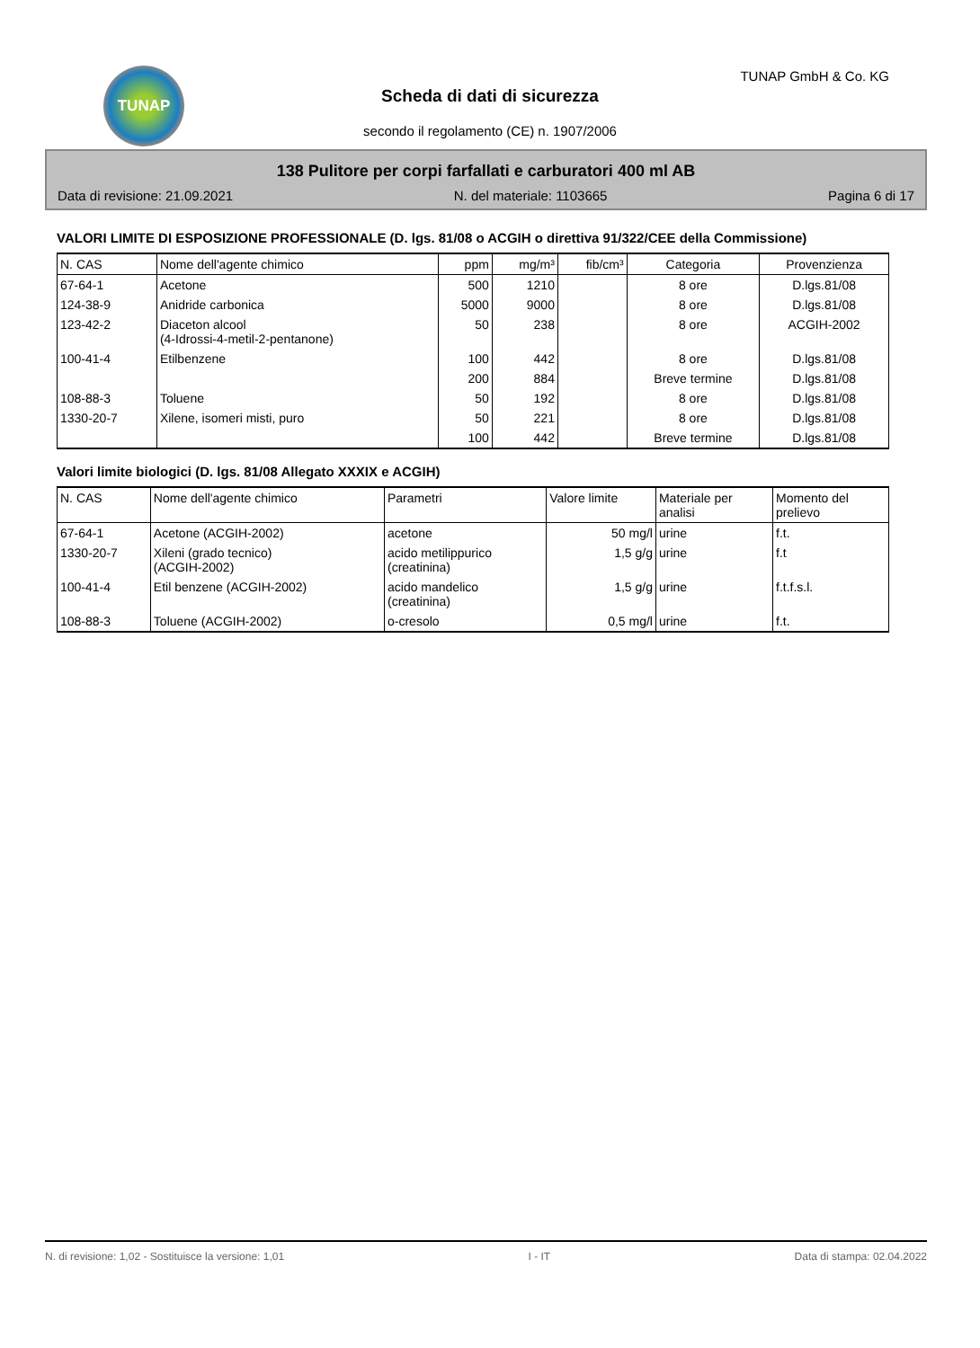TUNAP TUNAP GmbH & Co. KG
Scheda di dati di sicurezza
secondo il regolamento (CE) n. 1907/2006
138 Pulitore per corpi farfallati e carburatori 400 ml AB
Data di revisione: 21.09.2021 N. del materiale: 1103665 Pagina 6 di 17
VALORI LIMITE DI ESPOSIZIONE PROFESSIONALE (D. lgs. 81/08 o ACGIH o direttiva 91/322/CEE della Commissione)
| N. CAS | Nome dell'agente chimico | ppm | mg/m³ | fib/cm³ | Categoria | Provenzienza |
| --- | --- | --- | --- | --- | --- | --- |
| 67-64-1 | Acetone | 500 | 1210 | | 8 ore | D.lgs.81/08 |
| 124-38-9 | Anidride carbonica | 5000 | 9000 | | 8 ore | D.lgs.81/08 |
| 123-42-2 | Diaceton alcool (4-Idrossi-4-metil-2-pentanone) | 50 | 238 | | 8 ore | ACGIH-2002 |
| 100-41-4 | Etilbenzene | 100 | 442 | | 8 ore | D.lgs.81/08 |
| | | 200 | 884 | | Breve termine | D.lgs.81/08 |
| 108-88-3 | Toluene | 50 | 192 | | 8 ore | D.lgs.81/08 |
| 1330-20-7 | Xilene, isomeri misti, puro | 50 | 221 | | 8 ore | D.lgs.81/08 |
| | | 100 | 442 | | Breve termine | D.lgs.81/08 |
Valori limite biologici (D. lgs. 81/08 Allegato XXXIX e ACGIH)
| N. CAS | Nome dell'agente chimico | Parametri | Valore limite | Materiale per analisi | Momento del prelievo |
| --- | --- | --- | --- | --- | --- |
| 67-64-1 | Acetone (ACGIH-2002) | acetone | 50 mg/l | urine | f.t. |
| 1330-20-7 | Xileni (grado tecnico) (ACGIH-2002) | acido metilippurico (creatinina) | 1,5 g/g | urine | f.t |
| 100-41-4 | Etil benzene (ACGIH-2002) | acido mandelico (creatinina) | 1,5 g/g | urine | f.t.f.s.l. |
| 108-88-3 | Toluene (ACGIH-2002) | o-cresolo | 0,5 mg/l | urine | f.t. |
N. di revisione: 1,02 - Sostituisce la versione: 1,01 I - IT Data di stampa: 02.04.2022